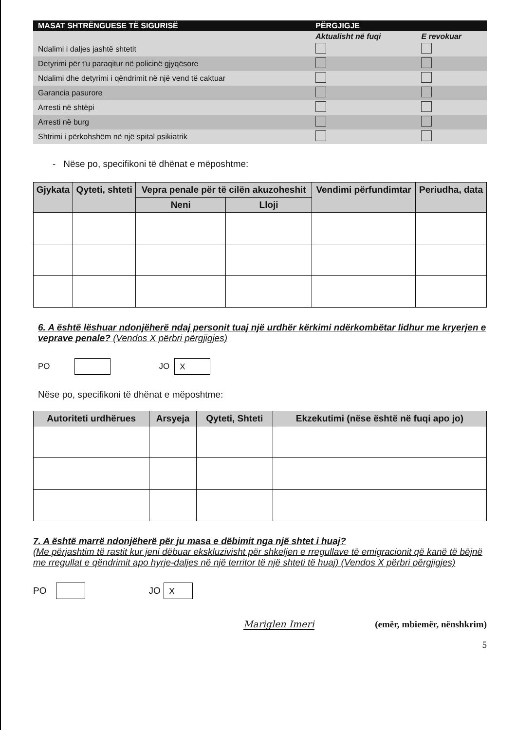| MASAT SHTRËNGUESE TË SIGURISË | PËRGJIGJE | |
| --- | --- | --- |
| | Aktualisht në fuqi | E revokuar |
| Ndalimi i daljes jashtë shtetit | | |
| Detyrimi për t'u paraqitur në policinë gjyqësore | | |
| Ndalimi dhe detyrimi i qëndrimit në një vend të caktuar | | |
| Garancia pasurore | | |
| Arresti në shtëpi | | |
| Arresti në burg | | |
| Shtrimi i përkohshëm në një spital psikiatrik | | |
- Nëse po, specifikoni të dhënat e mëposhtme:
| Gjykata | Qyteti, shteti | Vepra penale për të cilën akuzoheshit | | Vendimi përfundimtar | Periudha, data |
| --- | --- | --- | --- | --- | --- |
| | | Neni | Lloji | | |
6. A është lëshuar ndonjëherë ndaj personit tuaj një urdhër kërkimi ndërkombëtar lidhur me kryerjen e veprave penale? (Vendos X përbri përgjigjes)
PO JO X
Nëse po, specifikoni të dhënat e mëposhtme:
| Autoriteti urdhërues | Arsyeja | Qyteti, Shteti | Ekzekutimi (nëse është në fuqi apo jo) |
| --- | --- | --- | --- |
7. A është marrë ndonjëherë për ju masa e dëbimit nga një shtet i huaj?
(Me përjashtim të rastit kur jeni dëbuar ekskluzivisht për shkeljen e rregullave të emigracionit që kanë të bëjnë me rregullat e qëndrimit apo hyrje-daljes në një territor të një shteti të huaj) (Vendos X përbri përgjigjes)
PO JO X
Mariglen Imeri (emër, mbiemër, nënshkrim)
5